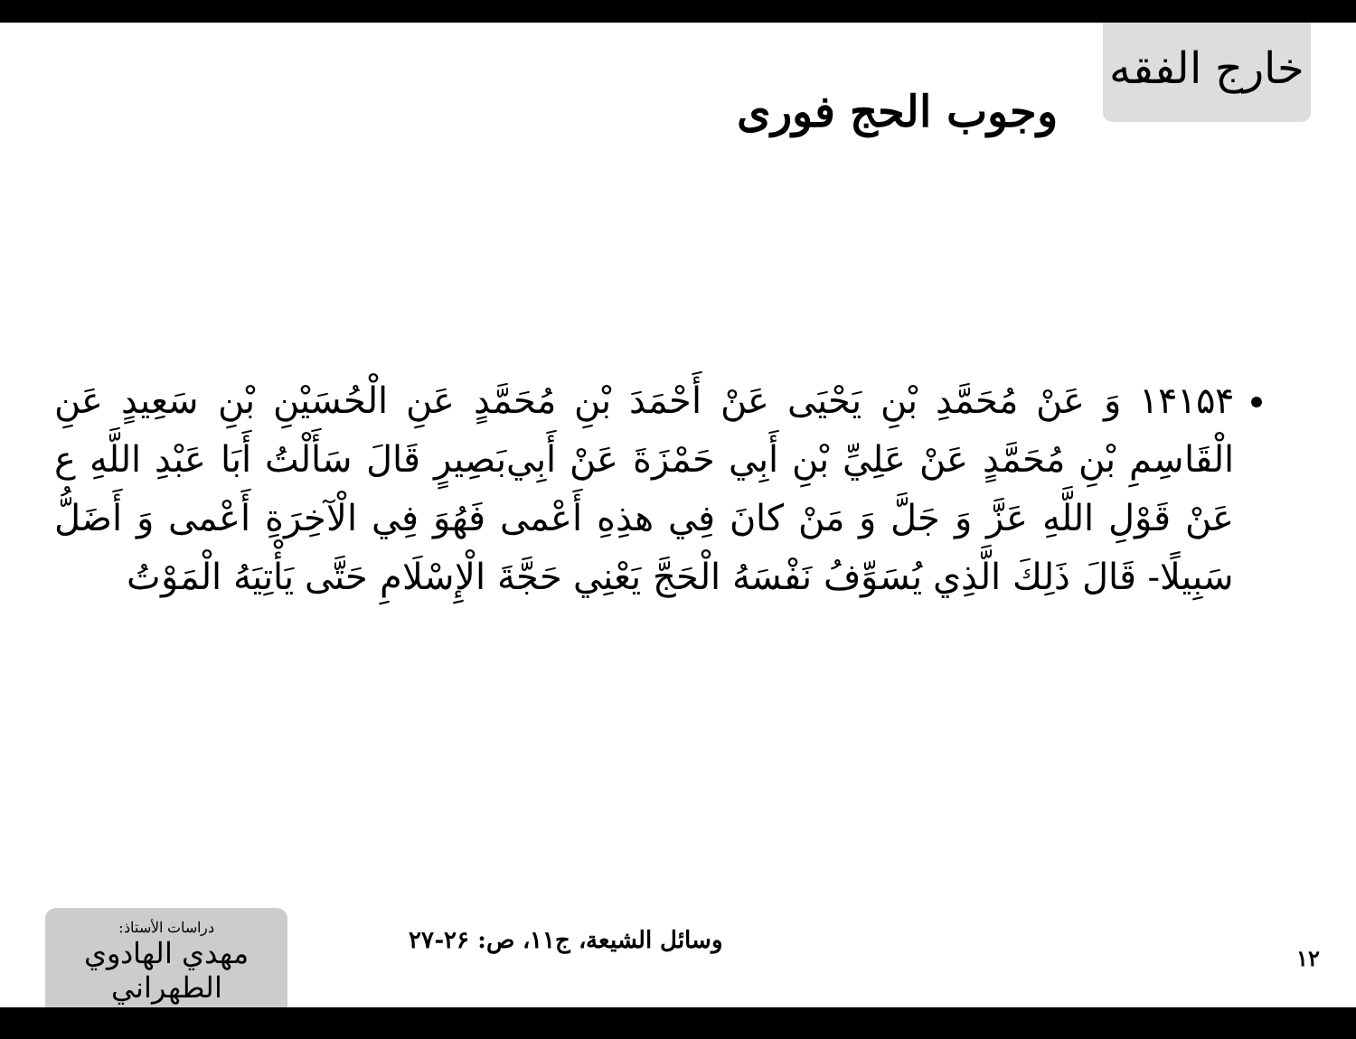خارج الفقه
وجوب الحج فورى
١۴١۵۴ وَ عَنْ مُحَمَّدِ بْنِ يَحْيَى عَنْ أَحْمَدَ بْنِ مُحَمَّدٍ عَنِ الْحُسَيْنِ بْنِ سَعِيدٍ عَنِ الْقَاسِمِ بْنِ مُحَمَّدٍ عَنْ عَلِيِّ بْنِ أَبِي حَمْزَةَ عَنْ أَبِي‌بَصِيرٍ قَالَ سَأَلْتُ أَبَا عَبْدِ اللَّهِ ع عَنْ قَوْلِ اللَّهِ عَزَّ وَ جَلَّ وَ مَنْ كانَ فِي هذِهِ أَعْمى فَهُوَ فِي الْآخِرَةِ أَعْمى وَ أَضَلُّ سَبِيلًا- قَالَ ذَلِكَ الَّذِي يُسَوِّفُ نَفْسَهُ الْحَجَّ يَعْنِي حَجَّةَ الْإِسْلَامِ حَتَّى يَأْتِيَهُ الْمَوْتُ
١٢
وسائل الشيعة، ج١١، ص: ٢۶-٢٧
دراسات الأستاذ:
مهدي الهادوي الطهراني